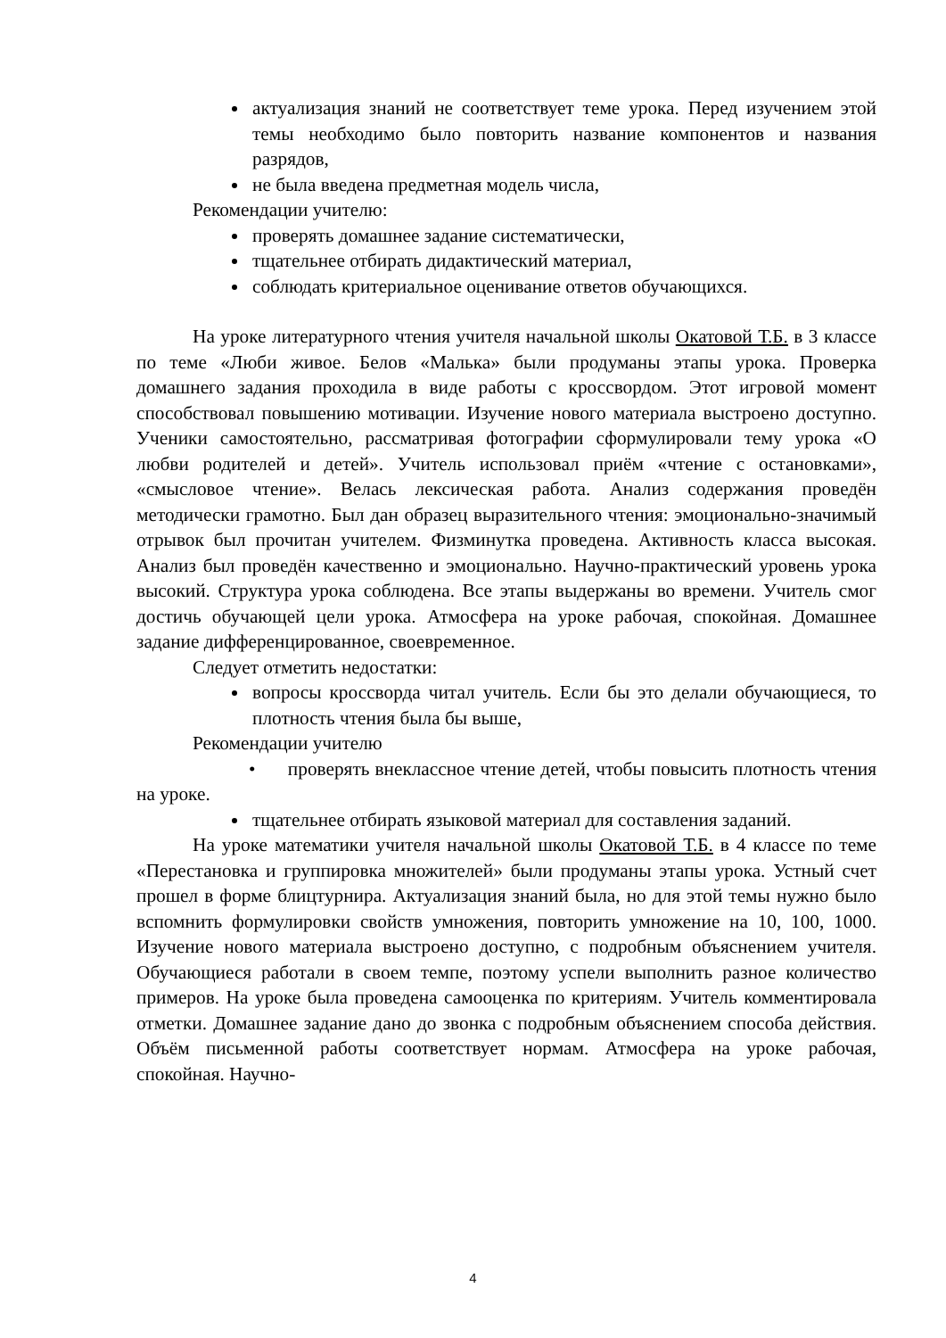актуализация знаний не соответствует теме урока. Перед изучением этой темы необходимо было повторить название компонентов и названия разрядов,
не была введена предметная модель числа,
Рекомендации учителю:
проверять домашнее задание систематически,
тщательнее отбирать дидактический материал,
соблюдать критериальное оценивание ответов обучающихся.
На уроке литературного чтения учителя начальной школы Окатовой Т.Б. в 3 классе по теме «Люби живое. Белов «Малька» были продуманы этапы урока. Проверка домашнего задания проходила в виде работы с кроссвордом. Этот игровой момент способствовал повышению мотивации. Изучение нового материала выстроено доступно. Ученики самостоятельно, рассматривая фотографии сформулировали тему урока «О любви родителей и детей». Учитель использовал приём «чтение с остановками», «смысловое чтение». Велась лексическая работа. Анализ содержания проведён методически грамотно. Был дан образец выразительного чтения: эмоционально-значимый отрывок был прочитан учителем. Физминутка проведена. Активность класса высокая. Анализ был проведён качественно и эмоционально. Научно-практический уровень урока высокий. Структура урока соблюдена. Все этапы выдержаны во времени. Учитель смог достичь обучающей цели урока. Атмосфера на уроке рабочая, спокойная. Домашнее задание дифференцированное, своевременное.
Следует отметить недостатки:
вопросы кроссворда читал учитель. Если бы это делали обучающиеся, то плотность чтения была бы выше,
Рекомендации учителю
• проверять внеклассное чтение детей, чтобы повысить плотность чтения на уроке.
тщательнее отбирать языковой материал для составления заданий.
На уроке математики учителя начальной школы Окатовой Т.Б. в 4 классе по теме «Перестановка и группировка множителей» были продуманы этапы урока. Устный счет прошел в форме блицтурнира. Актуализация знаний была, но для этой темы нужно было вспомнить формулировки свойств умножения, повторить умножение на 10, 100, 1000. Изучение нового материала выстроено доступно, с подробным объяснением учителя. Обучающиеся работали в своем темпе, поэтому успели выполнить разное количество примеров. На уроке была проведена самооценка по критериям. Учитель комментировала отметки. Домашнее задание дано до звонка с подробным объяснением способа действия. Объём письменной работы соответствует нормам. Атмосфера на уроке рабочая, спокойная. Научно-
4